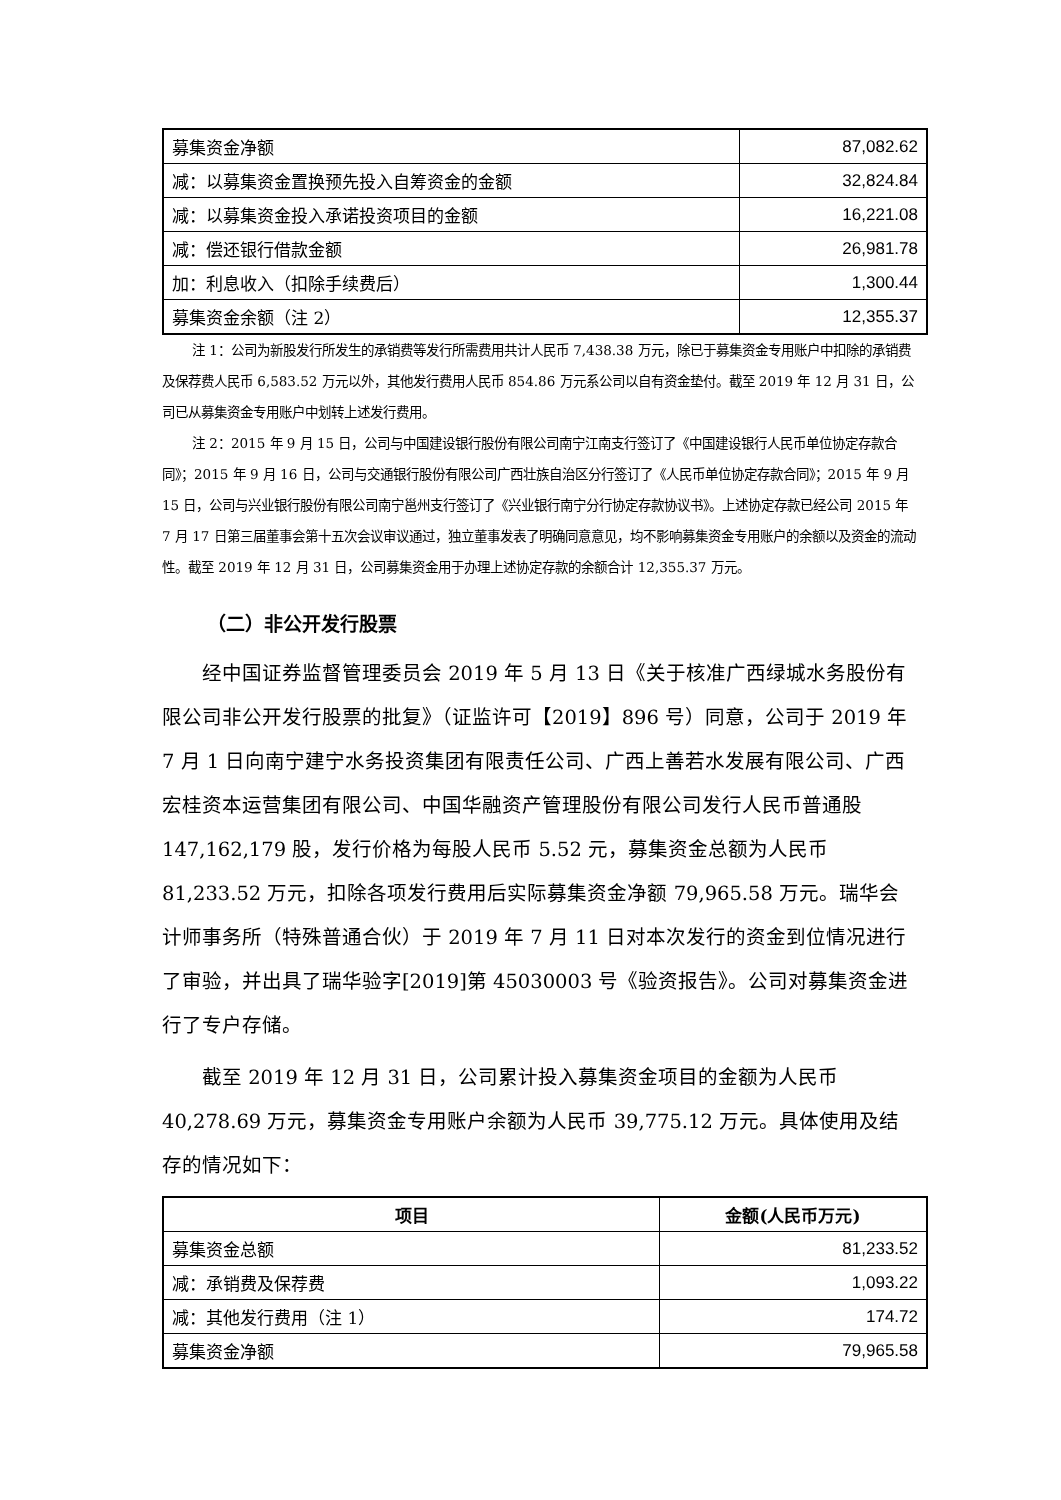| 募集资金净额 | 87,082.62 |
| 减：以募集资金置换预先投入自筹资金的金额 | 32,824.84 |
| 减：以募集资金投入承诺投资项目的金额 | 16,221.08 |
| 减：偿还银行借款金额 | 26,981.78 |
| 加：利息收入（扣除手续费后） | 1,300.44 |
| 募集资金余额（注 2） | 12,355.37 |
注 1：公司为新股发行所发生的承销费等发行所需费用共计人民币 7,438.38 万元，除已于募集资金专用账户中扣除的承销费及保荐费人民币 6,583.52 万元以外，其他发行费用人民币 854.86 万元系公司以自有资金垫付。截至 2019 年 12 月 31 日，公司已从募集资金专用账户中划转上述发行费用。
注 2：2015 年 9 月 15 日，公司与中国建设银行股份有限公司南宁江南支行签订了《中国建设银行人民币单位协定存款合同》；2015 年 9 月 16 日，公司与交通银行股份有限公司广西壮族自治区分行签订了《人民币单位协定存款合同》；2015 年 9 月 15 日，公司与兴业银行股份有限公司南宁邕州支行签订了《兴业银行南宁分行协定存款协议书》。上述协定存款已经公司 2015 年 7 月 17 日第三届董事会第十五次会议审议通过，独立董事发表了明确同意意见，均不影响募集资金专用账户的余额以及资金的流动性。截至 2019 年 12 月 31 日，公司募集资金用于办理上述协定存款的余额合计 12,355.37 万元。
（二）非公开发行股票
经中国证券监督管理委员会 2019 年 5 月 13 日《关于核准广西绿城水务股份有限公司非公开发行股票的批复》（证监许可【2019】896 号）同意，公司于 2019 年 7 月 1 日向南宁建宁水务投资集团有限责任公司、广西上善若水发展有限公司、广西宏桂资本运营集团有限公司、中国华融资产管理股份有限公司发行人民币普通股 147,162,179 股，发行价格为每股人民币 5.52 元，募集资金总额为人民币 81,233.52 万元，扣除各项发行费用后实际募集资金净额 79,965.58 万元。瑞华会计师事务所（特殊普通合伙）于 2019 年 7 月 11 日对本次发行的资金到位情况进行了审验，并出具了瑞华验字[2019]第 45030003 号《验资报告》。公司对募集资金进行了专户存储。
截至 2019 年 12 月 31 日，公司累计投入募集资金项目的金额为人民币 40,278.69 万元，募集资金专用账户余额为人民币 39,775.12 万元。具体使用及结存的情况如下：
| 项目 | 金额(人民币万元) |
| --- | --- |
| 募集资金总额 | 81,233.52 |
| 减：承销费及保荐费 | 1,093.22 |
| 减：其他发行费用（注 1） | 174.72 |
| 募集资金净额 | 79,965.58 |